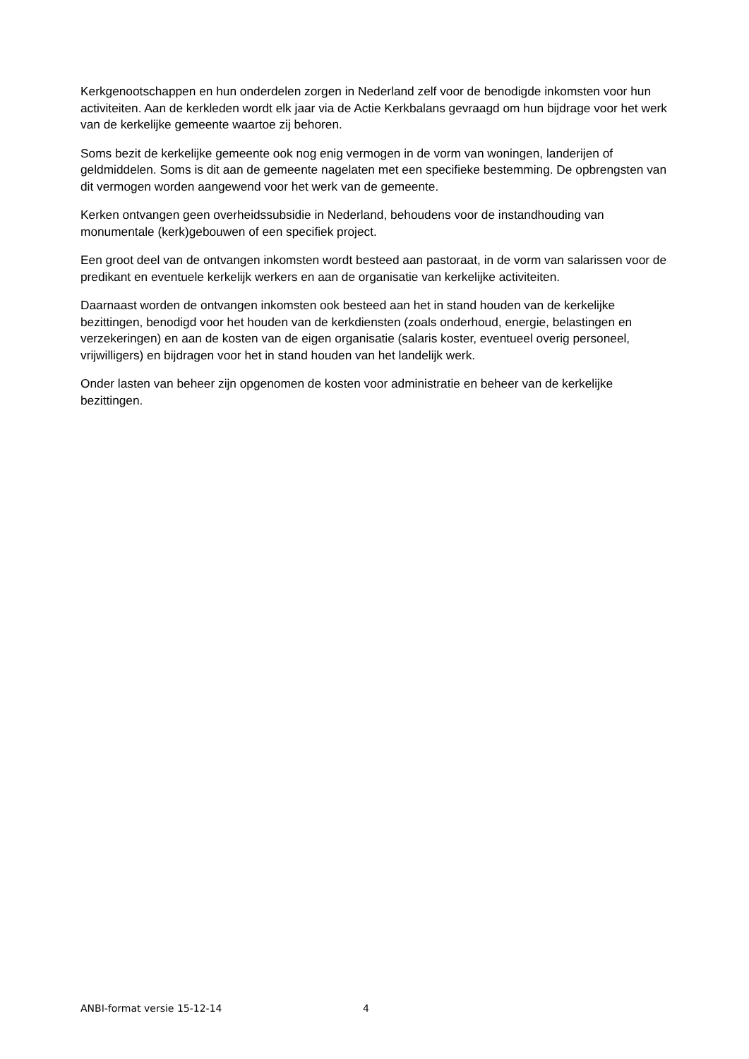Kerkgenootschappen en hun onderdelen zorgen in Nederland zelf voor de benodigde inkomsten voor hun activiteiten. Aan de kerkleden wordt elk jaar via de Actie Kerkbalans gevraagd om hun bijdrage voor het werk van de kerkelijke gemeente waartoe zij behoren.
Soms bezit de kerkelijke gemeente ook nog enig vermogen in de vorm van woningen, landerijen of geldmiddelen. Soms is dit aan de gemeente nagelaten met een specifieke bestemming. De opbrengsten van dit vermogen worden aangewend voor het werk van de gemeente.
Kerken ontvangen geen overheidssubsidie in Nederland, behoudens voor de instandhouding van monumentale (kerk)gebouwen of een specifiek project.
Een groot deel van de ontvangen inkomsten wordt besteed aan pastoraat, in de vorm van salarissen voor de predikant en eventuele kerkelijk werkers en aan de organisatie van kerkelijke activiteiten.
Daarnaast worden de ontvangen inkomsten ook besteed aan het in stand houden van de kerkelijke bezittingen, benodigd voor het houden van de kerkdiensten (zoals onderhoud, energie, belastingen en verzekeringen) en aan de kosten van de eigen organisatie (salaris koster, eventueel overig personeel, vrijwilligers) en bijdragen voor het in stand houden van het landelijk werk.
Onder lasten van beheer zijn opgenomen de kosten voor administratie en beheer van de kerkelijke bezittingen.
ANBI-format versie 15-12-14 4